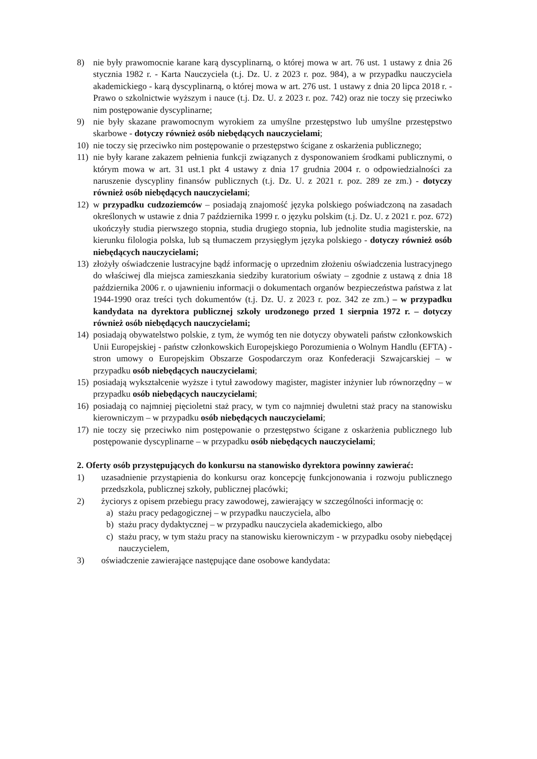8) nie były prawomocnie karane karą dyscyplinarną, o której mowa w art. 76 ust. 1 ustawy z dnia 26 stycznia 1982 r. - Karta Nauczyciela (t.j. Dz. U. z 2023 r. poz. 984), a w przypadku nauczyciela akademickiego - karą dyscyplinarną, o której mowa w art. 276 ust. 1 ustawy z dnia 20 lipca 2018 r. - Prawo o szkolnictwie wyższym i nauce (t.j. Dz. U. z 2023 r. poz. 742) oraz nie toczy się przeciwko nim postępowanie dyscyplinarne;
9) nie były skazane prawomocnym wyrokiem za umyślne przestępstwo lub umyślne przestępstwo skarbowe - dotyczy również osób niebędących nauczycielami;
10) nie toczy się przeciwko nim postępowanie o przestępstwo ścigane z oskarżenia publicznego;
11) nie były karane zakazem pełnienia funkcji związanych z dysponowaniem środkami publicznymi, o którym mowa w art. 31 ust.1 pkt 4 ustawy z dnia 17 grudnia 2004 r. o odpowiedzialności za naruszenie dyscypliny finansów publicznych (t.j. Dz. U. z 2021 r. poz. 289 ze zm.) - dotyczy również osób niebędących nauczycielami;
12) w przypadku cudzoziemców – posiadają znajomość języka polskiego poświadczoną na zasadach określonych w ustawie z dnia 7 października 1999 r. o języku polskim (t.j. Dz. U. z 2021 r. poz. 672) ukończyły studia pierwszego stopnia, studia drugiego stopnia, lub jednolite studia magisterskie, na kierunku filologia polska, lub są tłumaczem przysięgłym języka polskiego - dotyczy również osób niebędących nauczycielami;
13) złożyły oświadczenie lustracyjne bądź informację o uprzednim złożeniu oświadczenia lustracyjnego do właściwej dla miejsca zamieszkania siedziby kuratorium oświaty – zgodnie z ustawą z dnia 18 października 2006 r. o ujawnieniu informacji o dokumentach organów bezpieczeństwa państwa z lat 1944-1990 oraz treści tych dokumentów (t.j. Dz. U. z 2023 r. poz. 342 ze zm.) – w przypadku kandydata na dyrektora publicznej szkoły urodzonego przed 1 sierpnia 1972 r. – dotyczy również osób niebędących nauczycielami;
14) posiadają obywatelstwo polskie, z tym, że wymóg ten nie dotyczy obywateli państw członkowskich Unii Europejskiej - państw członkowskich Europejskiego Porozumienia o Wolnym Handlu (EFTA) - stron umowy o Europejskim Obszarze Gospodarczym oraz Konfederacji Szwajcarskiej – w przypadku osób niebędących nauczycielami;
15) posiadają wykształcenie wyższe i tytuł zawodowy magister, magister inżynier lub równorzędny – w przypadku osób niebędących nauczycielami;
16) posiadają co najmniej pięcioletni staż pracy, w tym co najmniej dwuletni staż pracy na stanowisku kierowniczym – w przypadku osób niebędących nauczycielami;
17) nie toczy się przeciwko nim postępowanie o przestępstwo ścigane z oskarżenia publicznego lub postępowanie dyscyplinarne – w przypadku osób niebędących nauczycielami;
2. Oferty osób przystępujących do konkursu na stanowisko dyrektora powinny zawierać:
1) uzasadnienie przystąpienia do konkursu oraz koncepcję funkcjonowania i rozwoju publicznego przedszkola, publicznej szkoły, publicznej placówki;
2) życiorys z opisem przebiegu pracy zawodowej, zawierający w szczególności informację o:
a) stażu pracy pedagogicznej – w przypadku nauczyciela, albo
b) stażu pracy dydaktycznej – w przypadku nauczyciela akademickiego, albo
c) stażu pracy, w tym stażu pracy na stanowisku kierowniczym - w przypadku osoby niebędącej nauczycielem,
3) oświadczenie zawierające następujące dane osobowe kandydata: